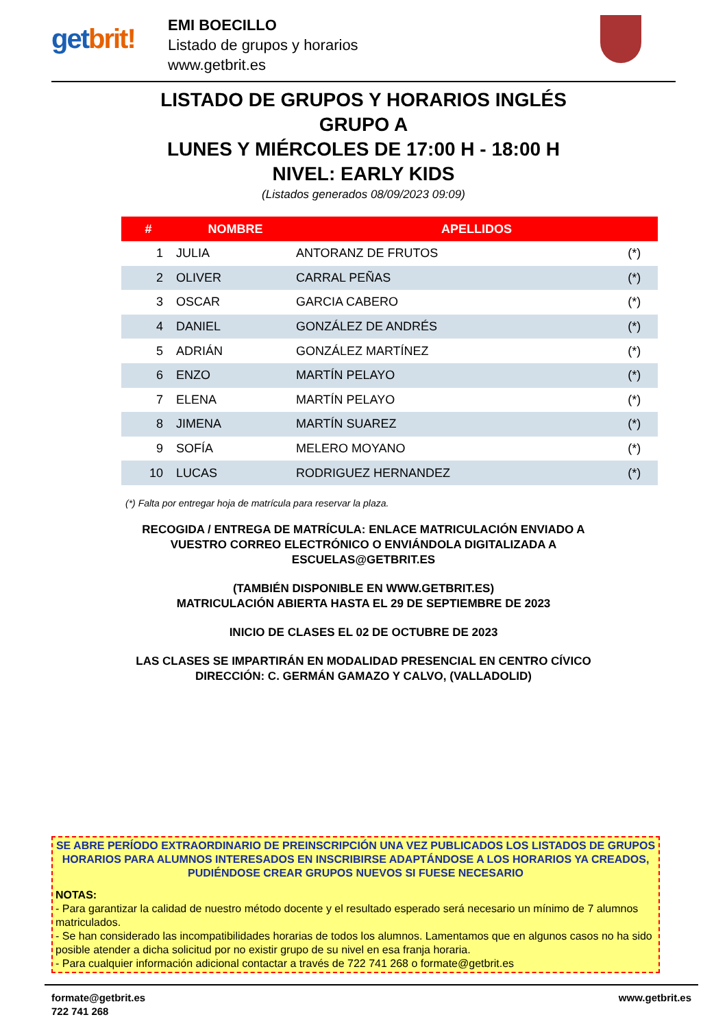getbrit!
EMI BOECILLO
Listado de grupos y horarios
www.getbrit.es
LISTADO DE GRUPOS Y HORARIOS INGLÉS
GRUPO A
LUNES Y MIÉRCOLES DE 17:00 H - 18:00 H
NIVEL: EARLY KIDS
(Listados generados 08/09/2023 09:09)
| # | NOMBRE | APELLIDOS | |
| --- | --- | --- | --- |
| 1 | JULIA | ANTORANZ DE FRUTOS | (*) |
| 2 | OLIVER | CARRAL PEÑAS | (*) |
| 3 | OSCAR | GARCIA CABERO | (*) |
| 4 | DANIEL | GONZÁLEZ DE ANDRÉS | (*) |
| 5 | ADRIÁN | GONZÁLEZ MARTÍNEZ | (*) |
| 6 | ENZO | MARTÍN PELAYO | (*) |
| 7 | ELENA | MARTÍN PELAYO | (*) |
| 8 | JIMENA | MARTÍN SUAREZ | (*) |
| 9 | SOFÍA | MELERO MOYANO | (*) |
| 10 | LUCAS | RODRIGUEZ HERNANDEZ | (*) |
(*) Falta por entregar hoja de matrícula para reservar la plaza.
RECOGIDA / ENTREGA DE MATRÍCULA: ENLACE MATRICULACIÓN ENVIADO A
VUESTRO CORREO ELECTRÓNICO O ENVIÁNDOLA DIGITALIZADA A
ESCUELAS@GETBRIT.ES
(TAMBIÉN DISPONIBLE EN WWW.GETBRIT.ES)
MATRICULACIÓN ABIERTA HASTA EL 29 DE SEPTIEMBRE DE 2023
INICIO DE CLASES EL 02 DE OCTUBRE DE 2023
LAS CLASES SE IMPARTIRÁN EN MODALIDAD PRESENCIAL EN CENTRO CÍVICO
DIRECCIÓN: C. GERMÁN GAMAZO Y CALVO, (VALLADOLID)
SE ABRE PERÍODO EXTRAORDINARIO DE PREINSCRIPCIÓN UNA VEZ PUBLICADOS LOS LISTADOS DE GRUPOS HORARIOS PARA ALUMNOS INTERESADOS EN INSCRIBIRSE ADAPTÁNDOSE A LOS HORARIOS YA CREADOS, PUDIÉNDOSE CREAR GRUPOS NUEVOS SI FUESE NECESARIO
NOTAS:
- Para garantizar la calidad de nuestro método docente y el resultado esperado será necesario un mínimo de 7 alumnos matriculados.
- Se han considerado las incompatibilidades horarias de todos los alumnos. Lamentamos que en algunos casos no ha sido posible atender a dicha solicitud por no existir grupo de su nivel en esa franja horaria.
- Para cualquier información adicional contactar a través de 722 741 268 o formate@getbrit.es
formate@getbrit.es
722 741 268
www.getbrit.es